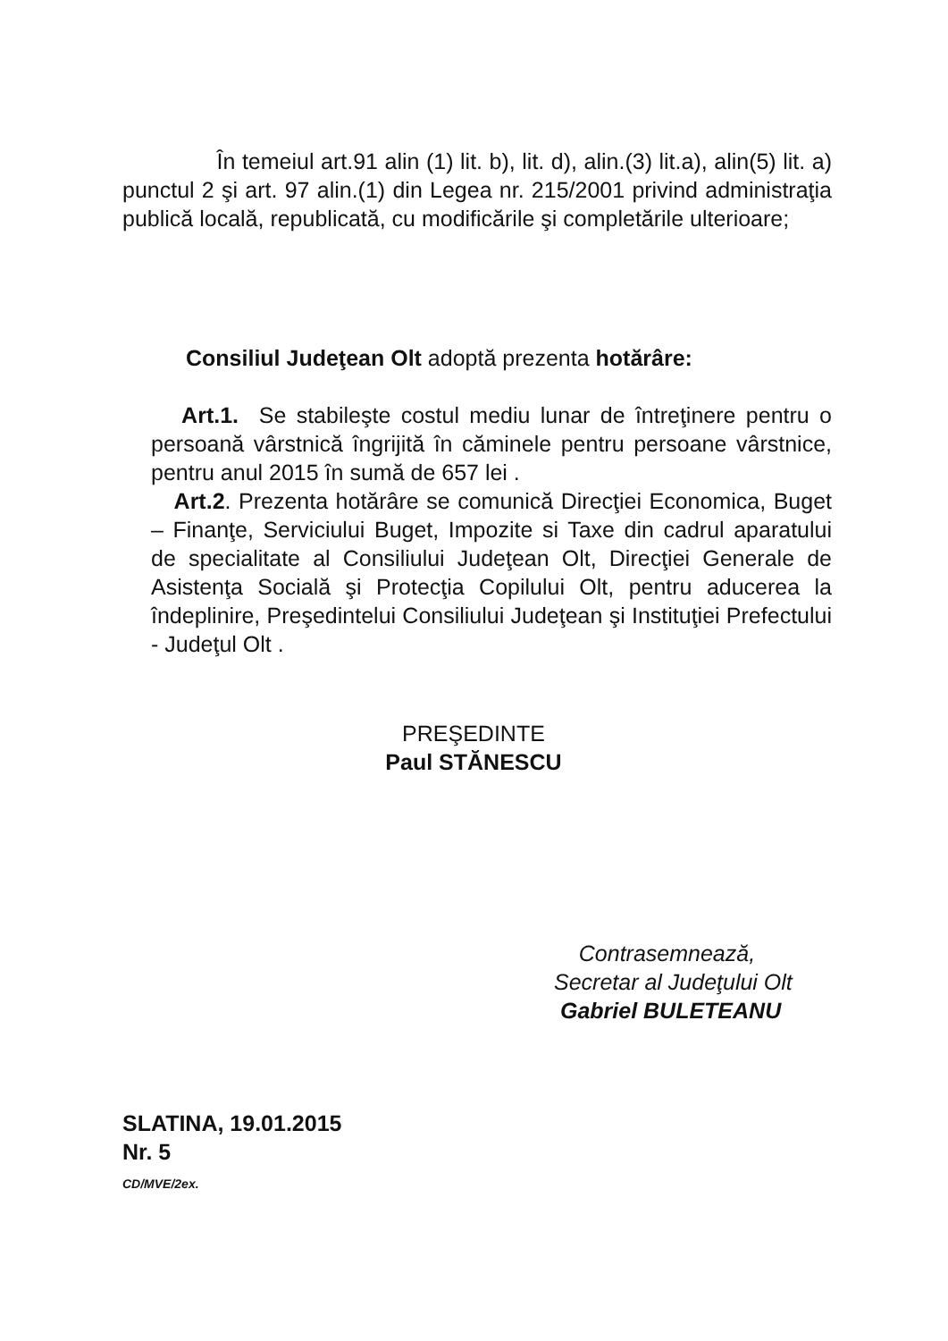În temeiul art.91 alin (1) lit. b), lit. d), alin.(3) lit.a), alin(5) lit. a) punctul 2 şi art. 97 alin.(1) din Legea nr. 215/2001 privind administraţia publică locală, republicată, cu modificările şi completările ulterioare;
Consiliul Judeţean Olt adoptă prezenta hotărâre:
Art.1. Se stabileşte costul mediu lunar de întreţinere pentru o persoană vârstnică îngrijită în căminele pentru persoane vârstnice, pentru anul 2015 în sumă de 657 lei .
Art.2. Prezenta hotărâre se comunică Direcţiei Economica, Buget – Finanţe, Serviciului Buget, Impozite si Taxe din cadrul aparatului de specialitate al Consiliului Judeţean Olt, Direcţiei Generale de Asistenţa Socială şi Protecţia Copilului Olt, pentru aducerea la îndeplinire, Preşedintelui Consiliului Judeţean şi Instituţiei Prefectului - Judeţul Olt .
PREŞEDINTE
Paul STĂNESCU
Contrasemnează,
Secretar al Judeţului Olt
Gabriel BULETEANU
SLATINA, 19.01.2015
Nr. 5
CD/MVE/2ex.